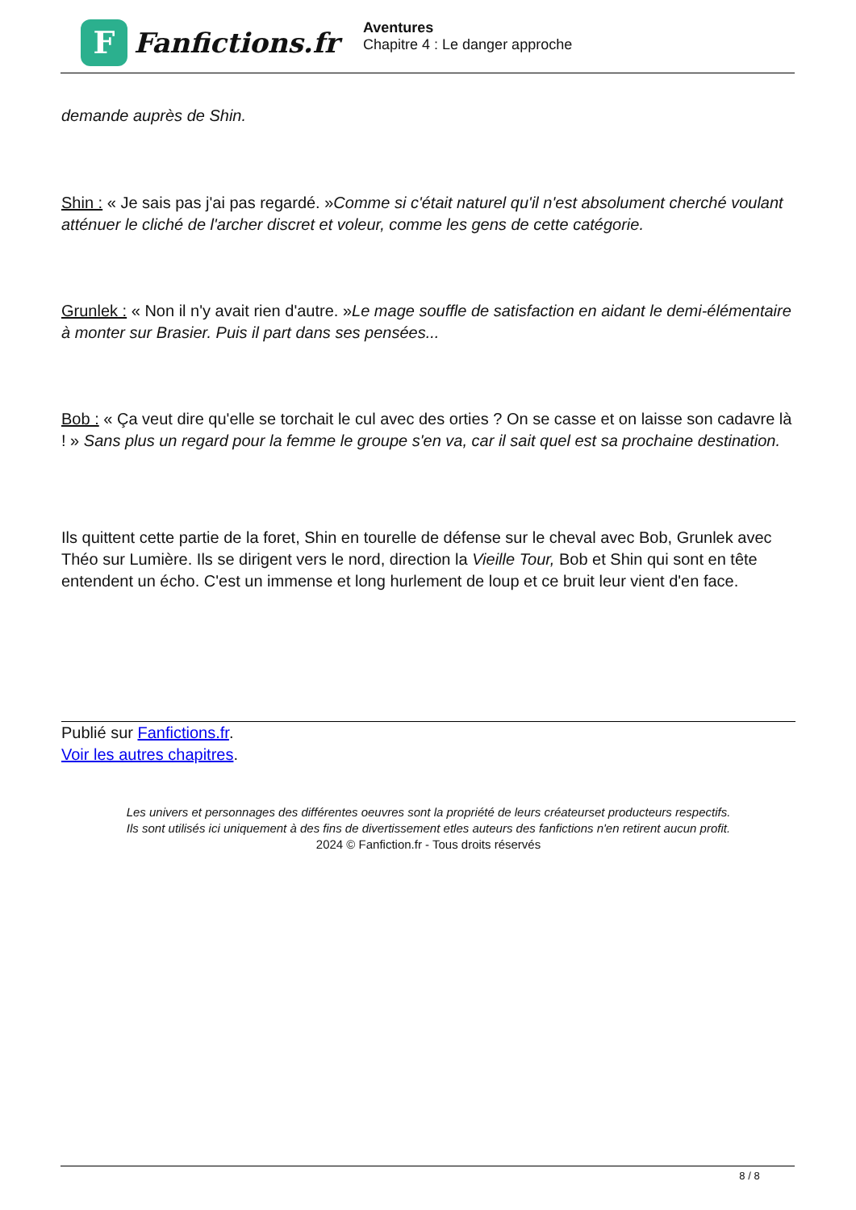F
Fanfictions.fr
Aventures
Chapitre 4 : Le danger approche
demande auprès de Shin.
Shin : « Je sais pas j'ai pas regardé. »Comme si c'était naturel qu'il n'est absolument cherché voulant atténuer le cliché de l'archer discret et voleur, comme les gens de cette catégorie.
Grunlek : « Non il n'y avait rien d'autre. »Le mage souffle de satisfaction en aidant le demi-élémentaire à monter sur Brasier. Puis il part dans ses pensées...
Bob : « Ça veut dire qu'elle se torchait le cul avec des orties ? On se casse et on laisse son cadavre là ! » Sans plus un regard pour la femme le groupe s'en va, car il sait quel est sa prochaine destination.
Ils quittent cette partie de la foret, Shin en tourelle de défense sur le cheval avec Bob, Grunlek avec Théo sur Lumière. Ils se dirigent vers le nord, direction la Vieille Tour, Bob et Shin qui sont en tête entendent un écho. C'est un immense et long hurlement de loup et ce bruit leur vient d'en face.
Publié sur Fanfictions.fr.
Voir les autres chapitres.
Les univers et personnages des différentes oeuvres sont la propriété de leurs créateurset producteurs respectifs.
Ils sont utilisés ici uniquement à des fins de divertissement etles auteurs des fanfictions n'en retirent aucun profit.
2024 © Fanfiction.fr - Tous droits réservés
8 / 8